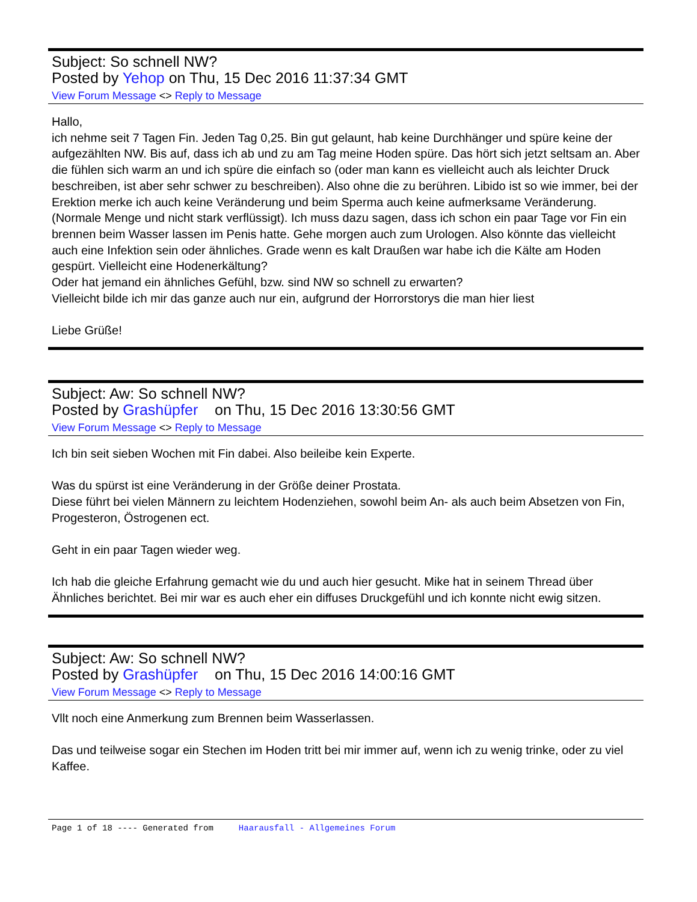Subject: So schnell NW?
Posted by Yehop on Thu, 15 Dec 2016 11:37:34 GMT
View Forum Message <> Reply to Message
Hallo,
ich nehme seit 7 Tagen Fin. Jeden Tag 0,25. Bin gut gelaunt, hab keine Durchhänger und spüre keine der aufgezählten NW. Bis auf, dass ich ab und zu am Tag meine Hoden spüre. Das hört sich jetzt seltsam an. Aber die fühlen sich warm an und ich spüre die einfach so (oder man kann es vielleicht auch als leichter Druck beschreiben, ist aber sehr schwer zu beschreiben). Also ohne die zu berühren. Libido ist so wie immer, bei der Erektion merke ich auch keine Veränderung und beim Sperma auch keine aufmerksame Veränderung. (Normale Menge und nicht stark verflüssigt). Ich muss dazu sagen, dass ich schon ein paar Tage vor Fin ein brennen beim Wasser lassen im Penis hatte. Gehe morgen auch zum Urologen. Also könnte das vielleicht auch eine Infektion sein oder ähnliches. Grade wenn es kalt Draußen war habe ich die Kälte am Hoden gespürt. Vielleicht eine Hodenerkältung?
Oder hat jemand ein ähnliches Gefühl, bzw. sind NW so schnell zu erwarten?
Vielleicht bilde ich mir das ganze auch nur ein, aufgrund der Horrorstorys die man hier liest
Liebe Grüße!
Subject: Aw: So schnell NW?
Posted by Grashüpfer on Thu, 15 Dec 2016 13:30:56 GMT
View Forum Message <> Reply to Message
Ich bin seit sieben Wochen mit Fin dabei. Also beileibe kein Experte.
Was du spürst ist eine Veränderung in der Größe deiner Prostata.
Diese führt bei vielen Männern zu leichtem Hodenziehen, sowohl beim An- als auch beim Absetzen von Fin, Progesteron, Östrogenen ect.
Geht in ein paar Tagen wieder weg.
Ich hab die gleiche Erfahrung gemacht wie du und auch hier gesucht. Mike hat in seinem Thread über Ähnliches berichtet. Bei mir war es auch eher ein diffuses Druckgefühl und ich konnte nicht ewig sitzen.
Subject: Aw: So schnell NW?
Posted by Grashüpfer on Thu, 15 Dec 2016 14:00:16 GMT
View Forum Message <> Reply to Message
Vllt noch eine Anmerkung zum Brennen beim Wasserlassen.
Das und teilweise sogar ein Stechen im Hoden tritt bei mir immer auf, wenn ich zu wenig trinke, oder zu viel Kaffee.
Page 1 of 18 ---- Generated from Haarausfall - Allgemeines Forum